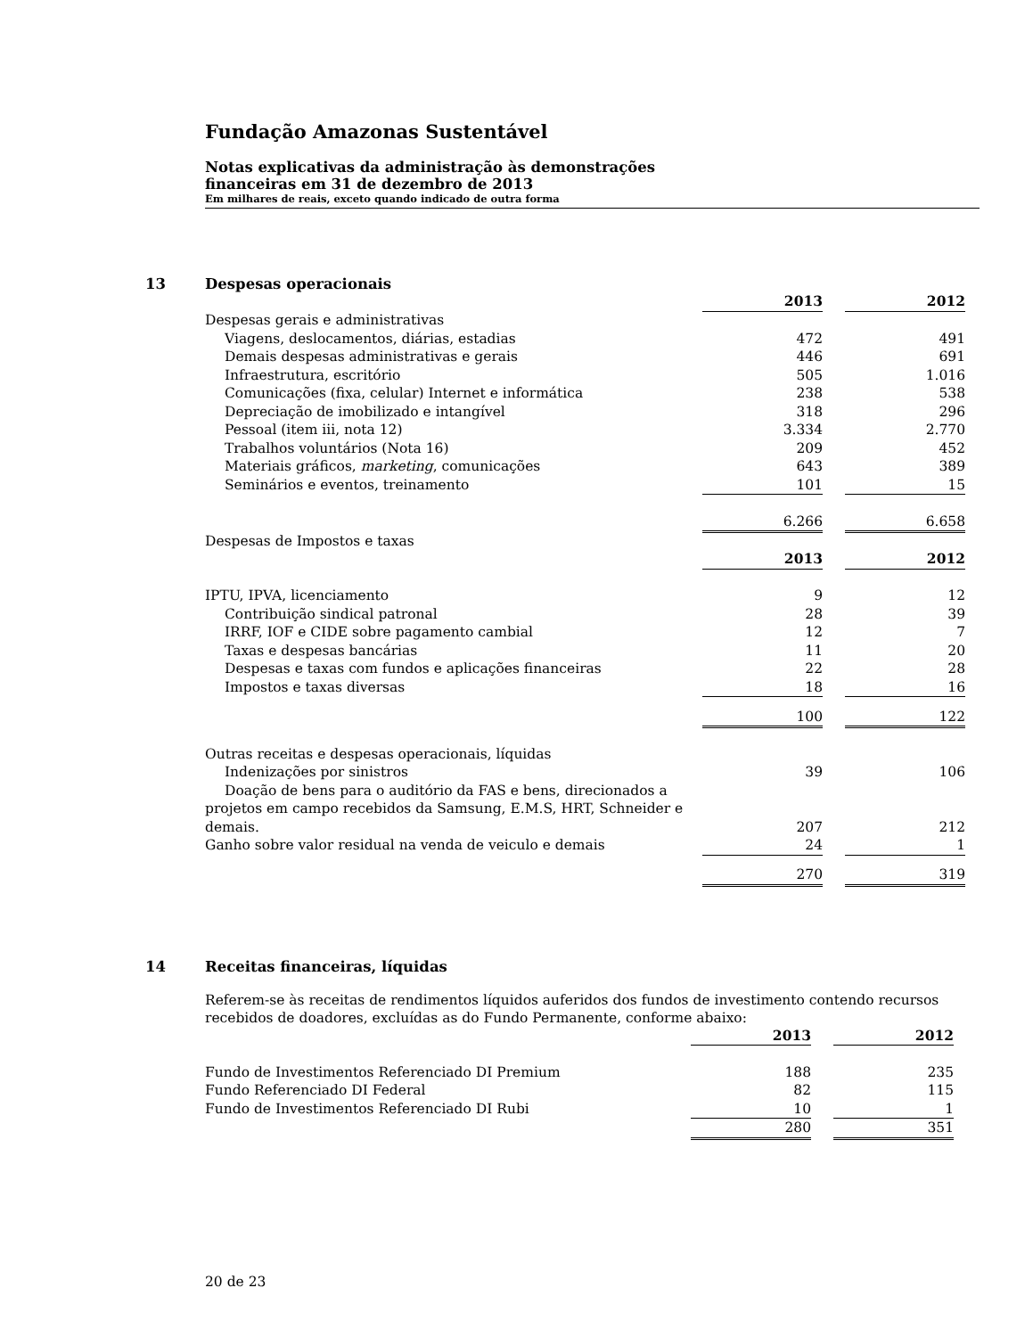Fundação Amazonas Sustentável
Notas explicativas da administração às demonstrações
financeiras em 31 de dezembro de 2013
Em milhares de reais, exceto quando indicado de outra forma
13 Despesas operacionais
| | 2013 | | 2012 |
| Despesas gerais e administrativas | | | |
| Viagens, deslocamentos, diárias, estadias | 472 | | 491 |
| Demais despesas administrativas e gerais | 446 | | 691 |
| Infraestrutura, escritório | 505 | | 1.016 |
| Comunicações (fixa, celular) Internet e informática | 238 | | 538 |
| Depreciação de imobilizado e intangível | 318 | | 296 |
| Pessoal (item iii, nota 12) | 3.334 | | 2.770 |
| Trabalhos voluntários (Nota 16) | 209 | | 452 |
| Materiais gráficos, marketing , comunicações | 643 | | 389 |
| Seminários e eventos, treinamento | 101 | | 15 |
| | 6.266 | | 6.658 |
| Despesas de Impostos e taxas | | | |
| | 2013 | | 2012 |
| IPTU, IPVA, licenciamento | 9 | | 12 |
| Contribuição sindical patronal | 28 | | 39 |
| IRRF, IOF e CIDE sobre pagamento cambial | 12 | | 7 |
| Taxas e despesas bancárias | 11 | | 20 |
| Despesas e taxas com fundos e aplicações financeiras | 22 | | 28 |
| Impostos e taxas diversas | 18 | | 16 |
| | 100 | | 122 |
| Outras receitas e despesas operacionais, líquidas | | | |
| Indenizações por sinistros | 39 | | 106 |
| Doação de bens para o auditório da FAS e bens, direcionados a projetos em campo recebidos da Samsung, E.M.S, HRT, Schneider e demais. | 207 | | 212 |
| Ganho sobre valor residual na venda de veiculo e demais | 24 | | 1 |
| | 270 | | 319 |
14 Receitas financeiras, líquidas
Referem-se às receitas de rendimentos líquidos auferidos dos fundos de investimento contendo recursos recebidos de doadores, excluídas as do Fundo Permanente, conforme abaixo:
| | 2013 | | 2012 |
| Fundo de Investimentos Referenciado DI Premium | 188 | | 235 |
| Fundo Referenciado DI Federal | 82 | | 115 |
| Fundo de Investimentos Referenciado DI Rubi | 10 | | 1 |
| | 280 | | 351 |
20 de 23